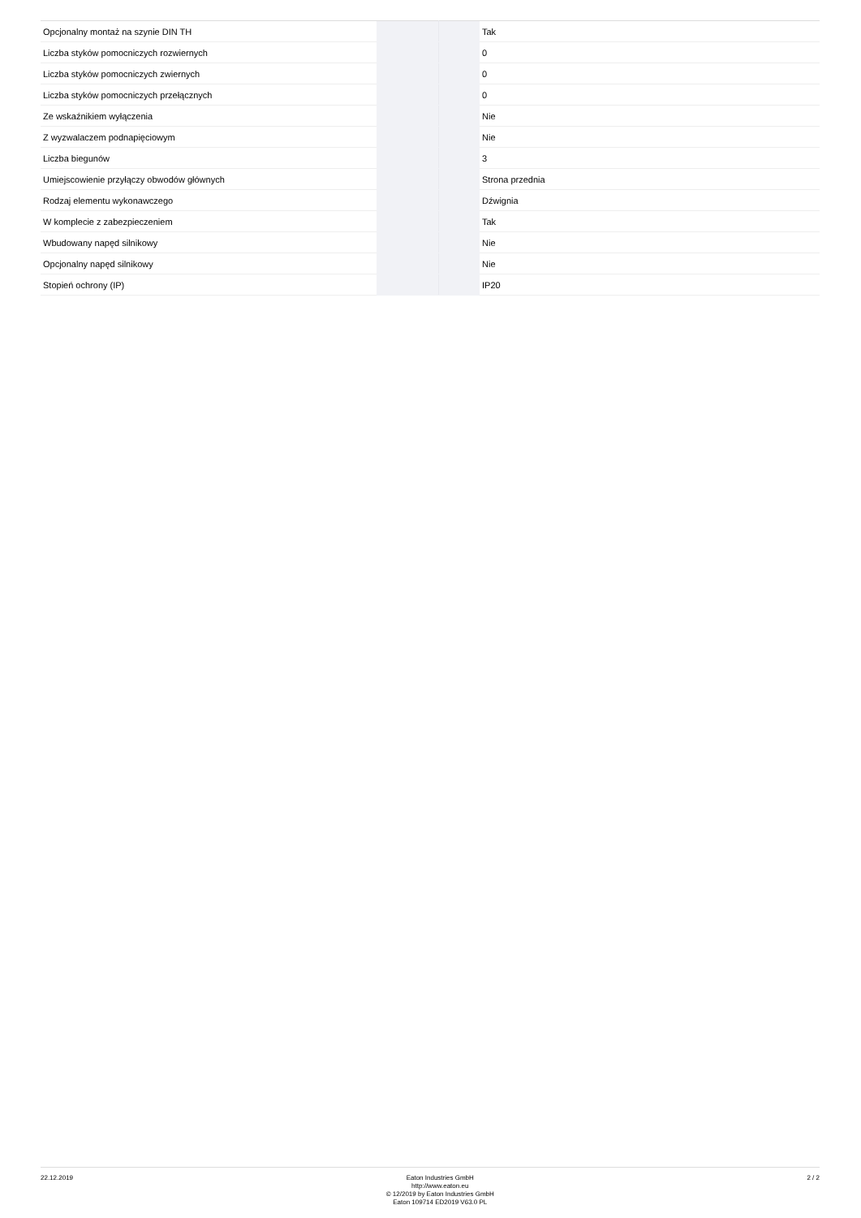| Opcjonalny montaż na szynie DIN TH | | | Tak |
| Liczba styków pomocniczych rozwiernych | | | 0 |
| Liczba styków pomocniczych zwiernych | | | 0 |
| Liczba styków pomocniczych przełącznych | | | 0 |
| Ze wskaźnikiem wyłączenia | | | Nie |
| Z wyzwalaczem podnapięciowym | | | Nie |
| Liczba biegunów | | | 3 |
| Umiejscowienie przyłączy obwodów głównych | | | Strona przednia |
| Rodzaj elementu wykonawczego | | | Dźwignia |
| W komplecie z zabezpieczeniem | | | Tak |
| Wbudowany napęd silnikowy | | | Nie |
| Opcjonalny napęd silnikowy | | | Nie |
| Stopień ochrony (IP) | | | IP20 |
22.12.2019
Eaton Industries GmbH
http://www.eaton.eu
© 12/2019 by Eaton Industries GmbH
Eaton 109714 ED2019 V63.0 PL
2 / 2